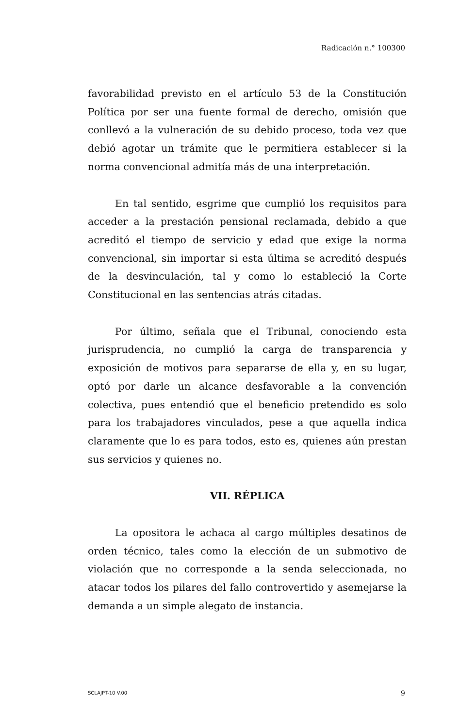Radicación n.° 100300
favorabilidad previsto en el artículo 53 de la Constitución Política por ser una fuente formal de derecho, omisión que conllevó a la vulneración de su debido proceso, toda vez que debió agotar un trámite que le permitiera establecer si la norma convencional admitía más de una interpretación.
En tal sentido, esgrime que cumplió los requisitos para acceder a la prestación pensional reclamada, debido a que acreditó el tiempo de servicio y edad que exige la norma convencional, sin importar si esta última se acreditó después de la desvinculación, tal y como lo estableció la Corte Constitucional en las sentencias atrás citadas.
Por último, señala que el Tribunal, conociendo esta jurisprudencia, no cumplió la carga de transparencia y exposición de motivos para separarse de ella y, en su lugar, optó por darle un alcance desfavorable a la convención colectiva, pues entendió que el beneficio pretendido es solo para los trabajadores vinculados, pese a que aquella indica claramente que lo es para todos, esto es, quienes aún prestan sus servicios y quienes no.
VII. RÉPLICA
La opositora le achaca al cargo múltiples desatinos de orden técnico, tales como la elección de un submotivo de violación que no corresponde a la senda seleccionada, no atacar todos los pilares del fallo controvertido y asemejarse la demanda a un simple alegato de instancia.
SCLAJPT-10 V.00 9